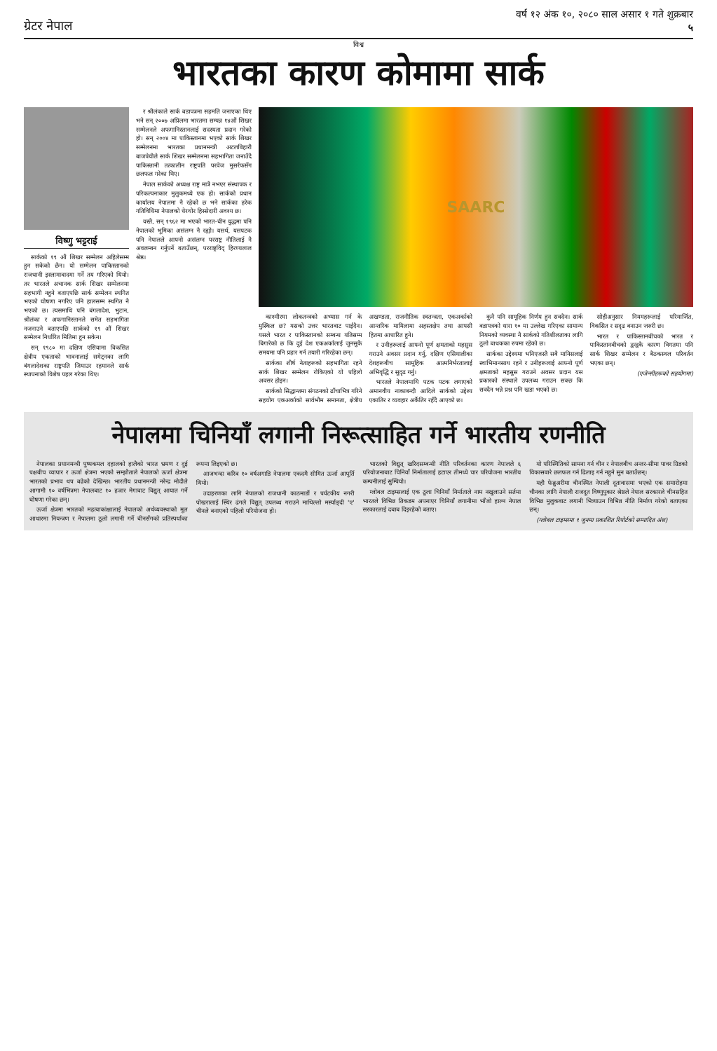ग्रेटर नेपाल वर्ष १२ अंक १०, २०८० साल असार १ गते शुक्रबार
५
विश्व
भारतका कारण कोमामा सार्क
विष्णु भट्टराई
सार्कको १९ औं शिखर सम्मेलन अहिलेसम्म हुन सकेको छैन। यो सम्मेलन पाकिस्तानको राजधानी इस्लामावादमा गर्ने तय गरिएको थियो। तर भारतले अचानक सार्क शिखर सम्मेलनमा सहभागी नहुने बताएपछि सार्क सम्मेलन स्थगित भएको घोषणा नगरिए पनि हालसम्म स्थगित नै भएको छ। त्यसमाथि पनि बंगलादेश, भुटान, श्रीलंका र अफगानिस्तानले समेत सहभागिता नजनाउने बताएपछि सार्कको १९ औं शिखर सम्मेलन निर्धारित मितिमा हुन सकेन।
सन् १९८० मा दक्षिण एसियामा विकसित क्षेत्रीय एकताको भावनालाई समेट्नका लागि बंगलादेशका राष्ट्रपति जियाउर रहमानले सार्क स्थापनाको विशेष पहल गरेका थिए।
र श्रीलंकाले सार्क बडापत्रमा सहमति जनाएका थिए भने सन् २००७ अप्रिलमा भारतमा सम्पन्न १४औं शिखर सम्मेलनले अफगानिस्तानलाई सदस्यता प्रदान गरेको हो। सन् २००४ मा पाकिस्तानमा भएको सार्क शिखर सम्मेलनमा भारतका प्रधानमन्त्री अटलबिहारी बाजपेयीले सार्क शिखर सम्मेलनमा सहभागिता जनाउँदै पाकिस्तानी तत्कालीन राष्ट्रपति परवेज मुसर्रफसँग छलफल गरेका थिए।
नेपाल सार्कको अध्यक्ष राष्ट्र मात्रै नभएर संस्थापक र परिकल्पनाकार मुलुकमध्ये एक हो। सार्कको प्रधान कार्यालय नेपालमा नै रहेको छ भने सार्कका हरेक गतिविधिमा नेपालको धेरथोर हिस्सेदारी अवश्य छ।
यस्तै, सन् १९६२ मा भएको भारत-चीन युद्धमा पनि नेपालको भूमिका असंलग्न नै रह्यो। यसर्थ, यसपटक पनि नेपालले आफ्नो असंलग्न परराष्ट्र नीतिलाई नै अवलम्बन गर्नुपर्ने बताउँछन्, परराष्ट्रविद् हिरण्यलाल श्रेष्ठ।
SAARC
काश्मीरमा लोकतन्त्रको अभ्यास गर्न के मुस्किल छ? यसको उत्तर भारतबाट पाईदैन। यसले भारत र पाकिस्तानको सम्बन्ध यतिसम्म बिगारेको छ कि दुई देश एकअर्कालाई जुनसुकै समयमा पनि प्रहार गर्न तयारी गरिरहेका छन्।
सार्कका शीर्ष नेताहरूको सहभागिता रहने सार्क शिखर सम्मेलन रोकिएको यो पहिलो अवसर होइन।
सार्कको सिद्धान्तमा संगठनको ढाँचाभित्र गरिने सहयोग एकअर्काको सार्वभौम समानता, क्षेत्रीय अखण्डता, राजनीतिक स्वतन्त्रता, एकअर्काको आन्तरिक मामिलामा अहस्तक्षेप तथा आपसी हितमा आधारित हुने।
र उनीहरूलाई आफ्नो पूर्ण क्षमताको महसुस गराउने अवसर प्रदान गर्नु, दक्षिण एसियालीका देशहरूबीच सामूहिक आत्मनिर्भरतालाई अभिवृद्धि र सुदृढ गर्नु।
भारतले नेपालमाथि पटक पटक लगाएको अमानवीय नाकाबन्दी आदिले सार्कको उद्देश्य एकातिर र व्यवहार अर्कैतिर रहँदै आएको छ।
कुनै पनि सामूहिक निर्णय हुन सक्दैन। सार्क बडापत्रको धारा १० मा उल्लेख गरिएका सामान्य नियमको व्यवस्था नै सार्कको गतिशीलताका लागि ठूलो बाधकका रुपमा रहेको छ।
सार्कका उद्देश्यमा भनिएजस्तै सबै मानिसलाई स्वाभिमानसाथ रहने र उनीहरूलाई आफ्नो पूर्ण क्षमताको महसुस गराउने अवसर प्रदान यस प्रकारको संस्थाले उपलब्ध गराउन सक्छ कि सक्दैन भन्ने प्रश्न पनि खडा भएको छ।
सोहीअनुसार नियमहरूलाई परिमार्जित, विकसित र सदृढ बनाउन जरुरी छ।
भारत र पाकिस्तानबीचको भारत र पाकिस्तानबीचको द्वन्द्वकै कारण विगतमा पनि सार्क शिखर सम्मेलन र बैठकस्थल परिवर्तन भएका छन्।
(एजेन्सीहरूको सहयोगमा)
नेपालमा चिनियाँ लगानी निरूत्साहित गर्ने भारतीय रणनीति
नेपालका प्रधानमन्त्री पुष्पकमल दहालको हालैको भारत भ्रमण र दुई पक्षबीच व्यापार र ऊर्जा क्षेत्रमा भएको सम्झौताले नेपालको ऊर्जा क्षेत्रमा भारतको प्रभाव थप बढेको देखिन्छ। भारतीय प्रधानमन्त्री नरेन्द्र मोदीले आगामी १० वर्षभित्रमा नेपालबाट १० हजार मेगावाट विद्युत् आयात गर्ने घोषणा गरेका छन्।
ऊर्जा क्षेत्रमा भारतको महत्वाकांक्षालाई नेपालको अर्थव्यवस्थाको मूल आधारमा नियन्त्रण र नेपालमा ठूलो लगानी गर्ने चीनसँगको प्रतिस्पर्धाका रूपमा लिइएको छ।
आजभन्दा करिब १० वर्षअगाडि नेपालमा एकदमै सीमित ऊर्जा आपूर्ति थियो।
उदाहरणका लागि नेपालको राजधानी काठमाडौं र पर्यटकीय नगरी पोखरालाई स्थिर ढंगले विद्युत् उपलब्ध गराउने माथिल्लो मर्स्याङ्दी 'ए' चीनले बनाएको पहिलो परियोजना हो।
भारतको विद्युत् खरिदसम्बन्धी नीति परिवर्तनका कारण नेपालले ६ परियोजनाबाट चिनियाँ निर्मातालाई हटाएर तीमध्ये चार परियोजना भारतीय कम्पनीलाई सुम्पियो।
ग्लोबल टाइम्सलाई एक ठूला चिनियाँ निर्माताले नाम नखुलाउने सर्तमा भारतले विभिन्न तिकडम अपनाएर चिनियाँ लगानीमा भाँजो हाल्न नेपाल सरकारलाई दबाब दिइरहेको बताए।
यो परिस्थितिको सामना गर्न चीन र नेपालबीच अन्तर-सीमा पावर ग्रिडको विकासबारे छलफल गर्न ढिलाइ गर्न नहुने सुन बताउँछन्।
यही फेब्रुअरीमा चीनस्थित नेपाली दूतावासमा भएको एक समारोहमा चीनका लागि नेपाली राजदूत विष्णुपुकार श्रेष्ठले नेपाल सरकारले चीनसहित विभिन्न मुलुकबाट लगानी भित्र्याउन विभिन्न नीति निर्माण गरेको बताएका छन्।
(ग्लोबल टाइम्समा ९ जुनमा प्रकाशित रिपोर्टको सम्पादित अंश)